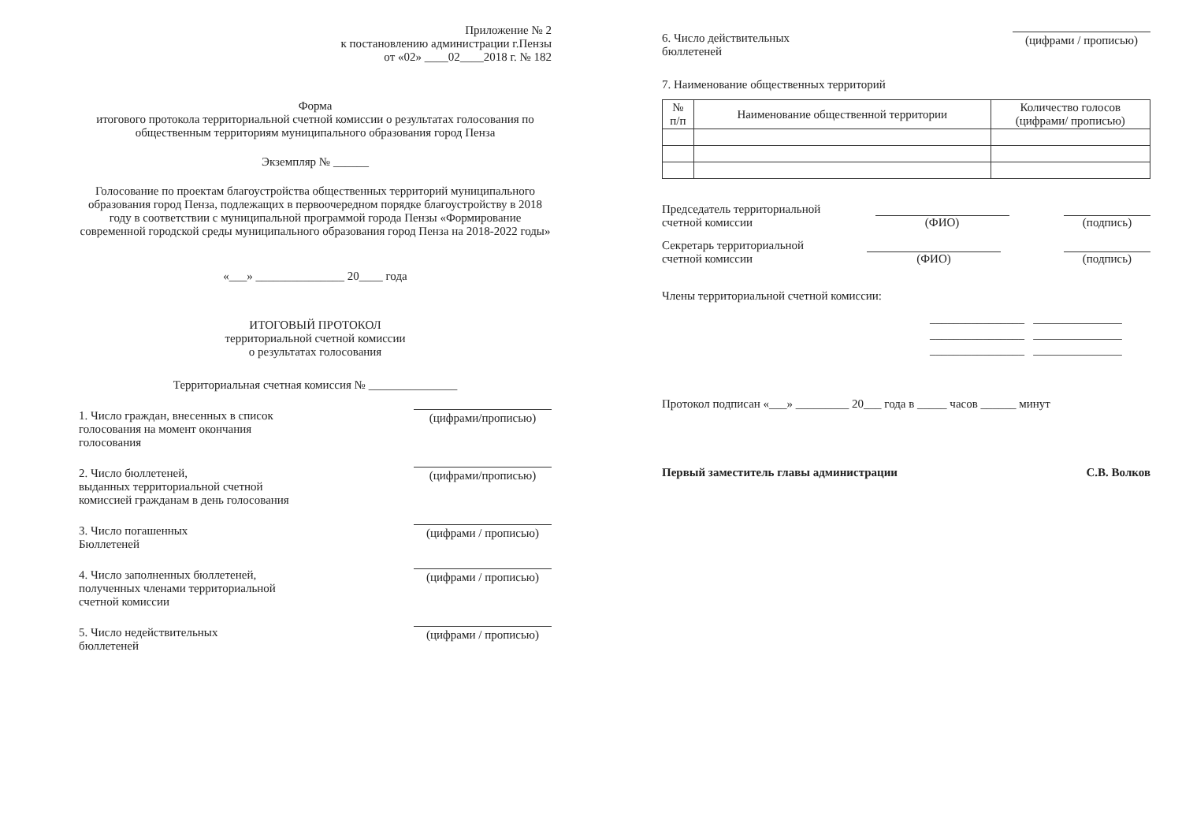Приложение № 2
к постановлению администрации г.Пензы
от «02» ____02____2018 г. № 182
Форма
итогового протокола территориальной счетной комиссии о результатах голосования по общественным территориям муниципального образования город Пенза
Экземпляр № ______
Голосование по проектам благоустройства общественных территорий муниципального образования город Пенза, подлежащих в первоочередном порядке благоустройству в 2018 году в соответствии с муниципальной программой города Пензы «Формирование современной городской среды муниципального образования город Пенза на 2018-2022 годы»
«___» _______________ 20____ года
ИТОГОВЫЙ ПРОТОКОЛ
территориальной счетной комиссии
о результатах голосования
Территориальная счетная комиссия № _______________
1. Число граждан, внесенных в список
голосования на момент окончания
голосования
(цифрами/прописью)
2. Число бюллетеней,
выданных территориальной счетной
комиссией гражданам в день голосования
(цифрами/прописью)
3. Число погашенных
Бюллетеней
(цифрами / прописью)
4. Число заполненных бюллетеней,
полученных членами территориальной
счетной комиссии
(цифрами / прописью)
5. Число недействительных
бюллетеней
(цифрами / прописью)
6. Число действительных
бюллетеней
(цифрами / прописью)
7. Наименование общественных территорий
| № п/п | Наименование общественной территории | Количество голосов (цифрами/ прописью) |
| --- | --- | --- |
Председатель территориальной
счетной комиссии
(ФИО)
(подпись)
Секретарь территориальной
счетной комиссии
(ФИО)
(подпись)
Члены территориальной счетной комиссии:
________________ _______________
________________ _______________
________________ _______________
Протокол подписан «___» _________ 20___ года в _____ часов ______ минут
Первый заместитель главы администрации С.В. Волков